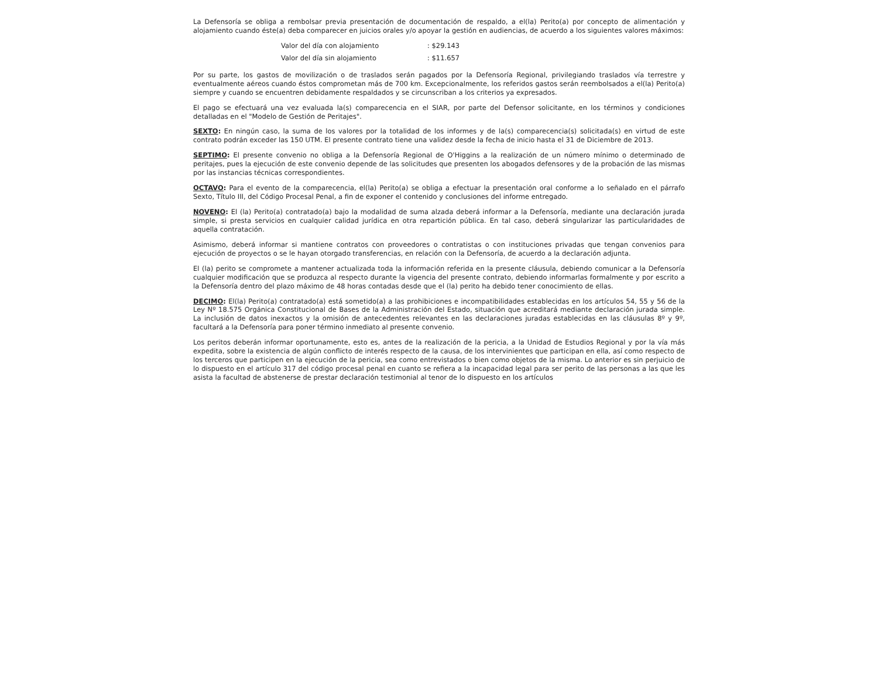La Defensoría se obliga a rembolsar previa presentación de documentación de respaldo, a el(la) Perito(a) por concepto de alimentación y alojamiento cuando éste(a) deba comparecer en juicios orales y/o apoyar la gestión en audiencias, de acuerdo a los siguientes valores máximos:
Valor del día con alojamiento : $29.143
Valor del día sin alojamiento : $11.657
Por su parte, los gastos de movilización o de traslados serán pagados por la Defensoría Regional, privilegiando traslados vía terrestre y eventualmente aéreos cuando éstos comprometan más de 700 km. Excepcionalmente, los referidos gastos serán reembolsados a el(la) Perito(a) siempre y cuando se encuentren debidamente respaldados y se circunscriban a los criterios ya expresados.
El pago se efectuará una vez evaluada la(s) comparecencia en el SIAR, por parte del Defensor solicitante, en los términos y condiciones detalladas en el "Modelo de Gestión de Peritajes".
SEXTO: En ningún caso, la suma de los valores por la totalidad de los informes y de la(s) comparecencia(s) solicitada(s) en virtud de este contrato podrán exceder las 150 UTM. El presente contrato tiene una validez desde la fecha de inicio hasta el 31 de Diciembre de 2013.
SEPTIMO: El presente convenio no obliga a la Defensoría Regional de O'Higgins a la realización de un número mínimo o determinado de peritajes, pues la ejecución de este convenio depende de las solicitudes que presenten los abogados defensores y de la probación de las mismas por las instancias técnicas correspondientes.
OCTAVO: Para el evento de la comparecencia, el(la) Perito(a) se obliga a efectuar la presentación oral conforme a lo señalado en el párrafo Sexto, Título III, del Código Procesal Penal, a fin de exponer el contenido y conclusiones del informe entregado.
NOVENO: El (la) Perito(a) contratado(a) bajo la modalidad de suma alzada deberá informar a la Defensoría, mediante una declaración jurada simple, si presta servicios en cualquier calidad jurídica en otra repartición pública. En tal caso, deberá singularizar las particularidades de aquella contratación.
Asimismo, deberá informar si mantiene contratos con proveedores o contratistas o con instituciones privadas que tengan convenios para ejecución de proyectos o se le hayan otorgado transferencias, en relación con la Defensoría, de acuerdo a la declaración adjunta.
El (la) perito se compromete a mantener actualizada toda la información referida en la presente cláusula, debiendo comunicar a la Defensoría cualquier modificación que se produzca al respecto durante la vigencia del presente contrato, debiendo informarlas formalmente y por escrito a la Defensoría dentro del plazo máximo de 48 horas contadas desde que el (la) perito ha debido tener conocimiento de ellas.
DECIMO: El(la) Perito(a) contratado(a) está sometido(a) a las prohibiciones e incompatibilidades establecidas en los artículos 54, 55 y 56 de la Ley Nº 18.575 Orgánica Constitucional de Bases de la Administración del Estado, situación que acreditará mediante declaración jurada simple. La inclusión de datos inexactos y la omisión de antecedentes relevantes en las declaraciones juradas establecidas en las cláusulas 8º y 9º, facultará a la Defensoría para poner término inmediato al presente convenio.
Los peritos deberán informar oportunamente, esto es, antes de la realización de la pericia, a la Unidad de Estudios Regional y por la vía más expedita, sobre la existencia de algún conflicto de interés respecto de la causa, de los intervinientes que participan en ella, así como respecto de los terceros que participen en la ejecución de la pericia, sea como entrevistados o bien como objetos de la misma. Lo anterior es sin perjuicio de lo dispuesto en el artículo 317 del código procesal penal en cuanto se refiera a la incapacidad legal para ser perito de las personas a las que les asista la facultad de abstenerse de prestar declaración testimonial al tenor de lo dispuesto en los artículos